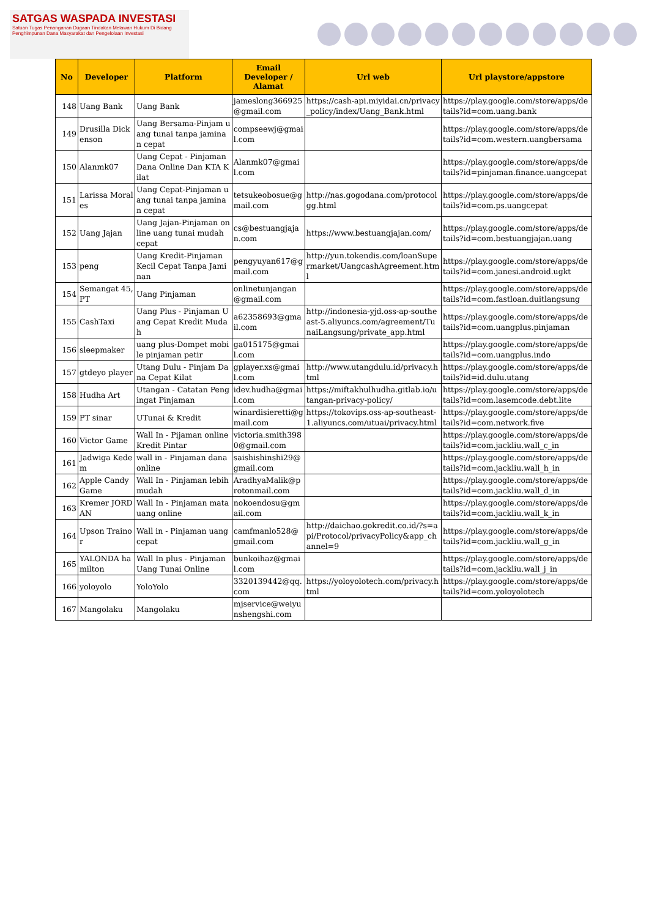SATGAS WASPADA INVESTASI
Satuan Tugas Penanganan Dugaan Tindakan Melawan Hukum Di Bidang Penghimpunan Dana Masyarakat dan Pengelolaan Investasi
| No | Developer | Platform | Email Developer / Alamat | Url web | Url playstore/appstore |
| --- | --- | --- | --- | --- | --- |
| 148 | Uang Bank | Uang Bank | jameslong366925@gmail.com | https://cash-api.miyidai.cn/privacy_policy/index/Uang_Bank.html | https://play.google.com/store/apps/details?id=com.uang.bank |
| 149 | Drusilla Dickenson | Uang Bersama-Pinjam uang tunai tanpa jaminan cepat | compseewj@gmail.com | | https://play.google.com/store/apps/details?id=com.western.uangbersama |
| 150 | Alanmk07 | Uang Cepat - Pinjaman Dana Online Dan KTA Kilat | Alanmk07@gmail.com | | https://play.google.com/store/apps/details?id=pinjaman.finance.uangcepat |
| 151 | Larissa Morales | Uang Cepat-Pinjaman uang tunai tanpa jaminan cepat | tetsukeobosue@gmail.com | http://nas.gogodana.com/protocolgg.html | https://play.google.com/store/apps/details?id=com.ps.uangcepat |
| 152 | Uang Jajan | Uang Jajan-Pinjaman online uang tunai mudah cepat | cs@bestuangjajan.com | https://www.bestuangjajan.com/ | https://play.google.com/store/apps/details?id=com.bestuangjajan.uang |
| 153 | peng | Uang Kredit-Pinjaman Kecil Cepat Tanpa Jaminan | pengyuyan617@gmail.com | http://yun.tokendis.com/loanSupermarket/UangcashAgreement.html | https://play.google.com/store/apps/details?id=com.janesi.android.ugkt |
| 154 | Semangat 45, PT | Uang Pinjaman | onlinetunjangan@gmail.com | | https://play.google.com/store/apps/details?id=com.fastloan.duitlangsung |
| 155 | CashTaxi | Uang Plus - Pinjaman Uang Cepat Kredit Mudah | a62358693@gmail.com | http://indonesia-yjd.oss-ap-southeast-5.aliyuncs.com/agreement/TunaiLangsung/private_app.html | https://play.google.com/store/apps/details?id=com.uangplus.pinjaman |
| 156 | sleepmaker | uang plus-Dompet mobile pinjaman petir | ga015175@gmail.com | | https://play.google.com/store/apps/details?id=com.uangplus.indo |
| 157 | gtdeyo player | Utang Dulu - Pinjam Dana Cepat Kilat | gplayer.xs@gmail.com | http://www.utangdulu.id/privacy.html | https://play.google.com/store/apps/details?id=id.dulu.utang |
| 158 | Hudha Art | Utangan - Catatan Pengingat Pinjaman | idev.hudha@gmail.com | https://miftakhulhudha.gitlab.io/utangan-privacy-policy/ | https://play.google.com/store/apps/details?id=com.lasemcode.debt.lite |
| 159 | PT sinar | UTunai & Kredit | winardisieretti@gmail.com | https://tokovips.oss-ap-southeast-1.aliyuncs.com/utuai/privacy.html | https://play.google.com/store/apps/details?id=com.network.five |
| 160 | Victor Game | Wall In - Pijaman online Kredit Pintar | victoria.smith3980@gmail.com | | https://play.google.com/store/apps/details?id=com.jackliu.wall_c_in |
| 161 | Jadwiga Kedem | wall in - Pinjaman dana online | saishishinshi29@gmail.com | | https://play.google.com/store/apps/details?id=com.jackliu.wall_h_in |
| 162 | Apple Candy Game | Wall In - Pinjaman lebih mudah | AradhyaMalik@protonmail.com | | https://play.google.com/store/apps/details?id=com.jackliu.wall_d_in |
| 163 | Kremer JORDAN | Wall In - Pinjaman mata uang online | nokoendosu@gmail.com | | https://play.google.com/store/apps/details?id=com.jackliu.wall_k_in |
| 164 | Upson Trainor | Wall in - Pinjaman uang cepat | camfmanlo528@gmail.com | http://daichao.gokredit.co.id/?s=api/Protocol/privacyPolicy&app_channel=9 | https://play.google.com/store/apps/details?id=com.jackliu.wall_g_in |
| 165 | YALONDA hamilton | Wall In plus - Pinjaman Uang Tunai Online | bunkoihaz@gmail.com | | https://play.google.com/store/apps/details?id=com.jackliu.wall_j_in |
| 166 | yoloyolo | YoloYolo | 3320139442@qq.com | https://yoloyolotech.com/privacy.html | https://play.google.com/store/apps/details?id=com.yoloyolotech |
| 167 | Mangolaku | Mangolaku | mjservice@weiyunshengshi.com | | |